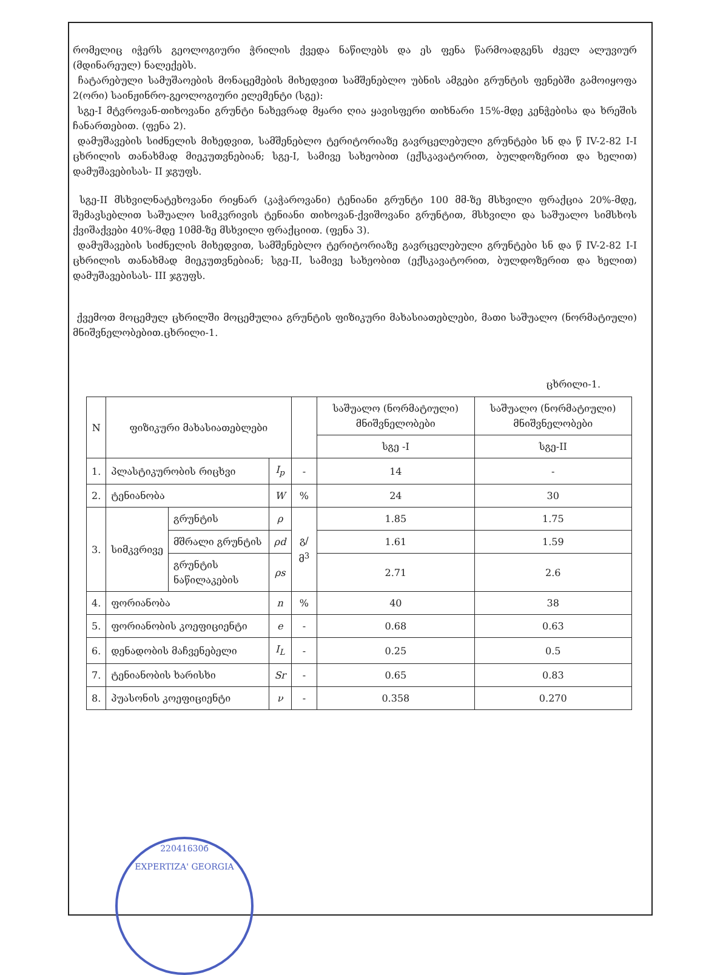რომელიც იჭერს გეოლოგიური ჭრილის ქვედა ნაწილებს და ეს ფენა წარმოადგენს ძველ ალუვიურ (მდინარეულ) ნალექებს.
ჩატარებული სამუშაოების მონაცემების მიხედვით სამშენებლო უბნის ამგები გრუნტის ფენებში გამოიყოფა 2(ორი) საინჟინრო-გეოლოგიური ელემენტი (სგე):
სგე-I მტვროვან-თიხოვანი გრუნტი ნახევრად მყარი ღია ყავისფერი თიხნარი 15%-მდე კენჭებისა და ხრეშის ჩანართებით. (ფენა 2).
დამუშავების სიძნელის მიხედვით, სამშენებლო ტერიტორიაზე გავრცელებული გრუნტები სნ და წ IV-2-82 I-I ცხრილის თანახმად მიეკუთვნებიან; სგე-I, სამივე სახეობით (ექსკავატორით, ბულდოზერით და ხელით) დამუშავებისას- II ჯგუფს.
სგე-II მსხვილნატეხოვანი რიყნარ (კაჭაროვანი) ტენიანი გრუნტი 100 მმ-ზე მსხვილი ფრაქცია 20%-მდე, შემავსებლით საშუალო სიმკვრივის ტენიანი თიხოვან-ქვიშოვანი გრუნტით, მსხვილი და საშუალო სიმსხოს ქვიშაქვები 40%-მდე 10მმ-ზე მსხვილი ფრაქციით. (ფენა 3).
დამუშავების სიძნელის მიხედვით, სამშენებლო ტერიტორიაზე გავრცელებული გრუნტები სნ და წ IV-2-82 I-I ცხრილის თანახმად მიეკუთვნებიან; სგე-II, სამივე სახეობით (ექსკავატორით, ბულდოზერით და ხელით) დამუშავებისას- III ჯგუფს.
ქვემოთ მოცემულ ცხრილში მოცემულია გრუნტის ფიზიკური მახასიათებლები, მათი საშუალო (ნორმატიული) მნიშვნელობებით.ცხრილი-1.
ცხრილი-1.
| N | ფიზიკური მახასიათებლები | | | | საშუალო (ნორმატიული) მნიშვნელობები | საშუალო (ნორმატიული) მნიშვნელობები |
| --- | --- | --- | --- | --- | --- | --- |
| | | | | | სგე -I | სგე-II |
| 1. | პლასტიკურობის რიცხვი | | I<sub>p</sub> | - | 14 | - |
| 2. | ტენიანობა | | W | % | 24 | 30 |
| 3. | სიმკვრივე | გრუნტის | ρ | გ/მ<sup>3</sup> | 1.85 | 1.75 |
| | | მშრალი გრუნტის | ρd | | 1.61 | 1.59 |
| | | გრუნტის ნაწილაკების | ρs | | 2.71 | 2.6 |
| 4. | ფორიანობა | | n | % | 40 | 38 |
| 5. | ფორიანობის კოეფიციენტი | | e | - | 0.68 | 0.63 |
| 6. | დენადობის მაჩვენებელი | | I<sub>L</sub> | - | 0.25 | 0.5 |
| 7. | ტენიანობის ხარისხი | | Sr | - | 0.65 | 0.83 |
| 8. | პუასონის კოეფიციენტი | | ν | - | 0.358 | 0.270 |
22041630б
EXPERTIZA' GEORGIA